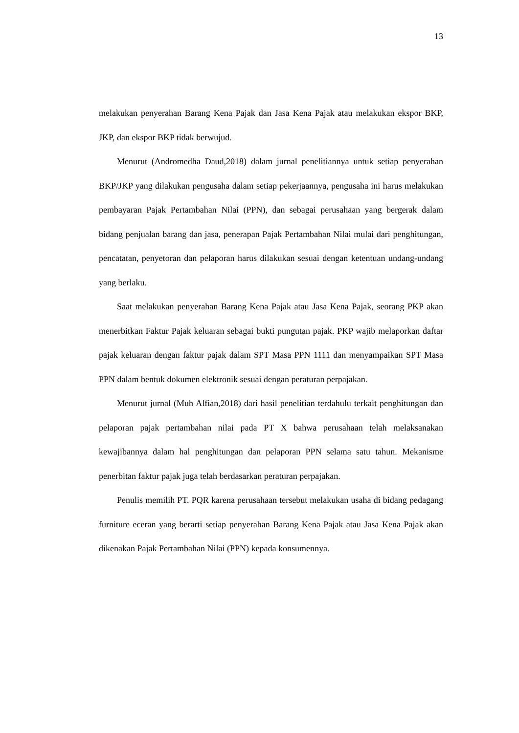13
melakukan penyerahan Barang Kena Pajak dan Jasa Kena Pajak atau melakukan ekspor BKP, JKP, dan ekspor BKP tidak berwujud.
Menurut (Andromedha Daud,2018) dalam jurnal penelitiannya untuk setiap penyerahan BKP/JKP yang dilakukan pengusaha dalam setiap pekerjaannya, pengusaha ini harus melakukan pembayaran Pajak Pertambahan Nilai (PPN), dan sebagai perusahaan yang bergerak dalam bidang penjualan barang dan jasa, penerapan Pajak Pertambahan Nilai mulai dari penghitungan, pencatatan, penyetoran dan pelaporan harus dilakukan sesuai dengan ketentuan undang-undang yang berlaku.
Saat melakukan penyerahan Barang Kena Pajak atau Jasa Kena Pajak, seorang PKP akan menerbitkan Faktur Pajak keluaran sebagai bukti pungutan pajak. PKP wajib melaporkan daftar pajak keluaran dengan faktur pajak dalam SPT Masa PPN 1111 dan menyampaikan SPT Masa PPN dalam bentuk dokumen elektronik sesuai dengan peraturan perpajakan.
Menurut jurnal (Muh Alfian,2018) dari hasil penelitian terdahulu terkait penghitungan dan pelaporan pajak pertambahan nilai pada PT X bahwa perusahaan telah melaksanakan kewajibannya dalam hal penghitungan dan pelaporan PPN selama satu tahun. Mekanisme penerbitan faktur pajak juga telah berdasarkan peraturan perpajakan.
Penulis memilih PT. PQR karena perusahaan tersebut melakukan usaha di bidang pedagang furniture eceran yang berarti setiap penyerahan Barang Kena Pajak atau Jasa Kena Pajak akan dikenakan Pajak Pertambahan Nilai (PPN) kepada konsumennya.